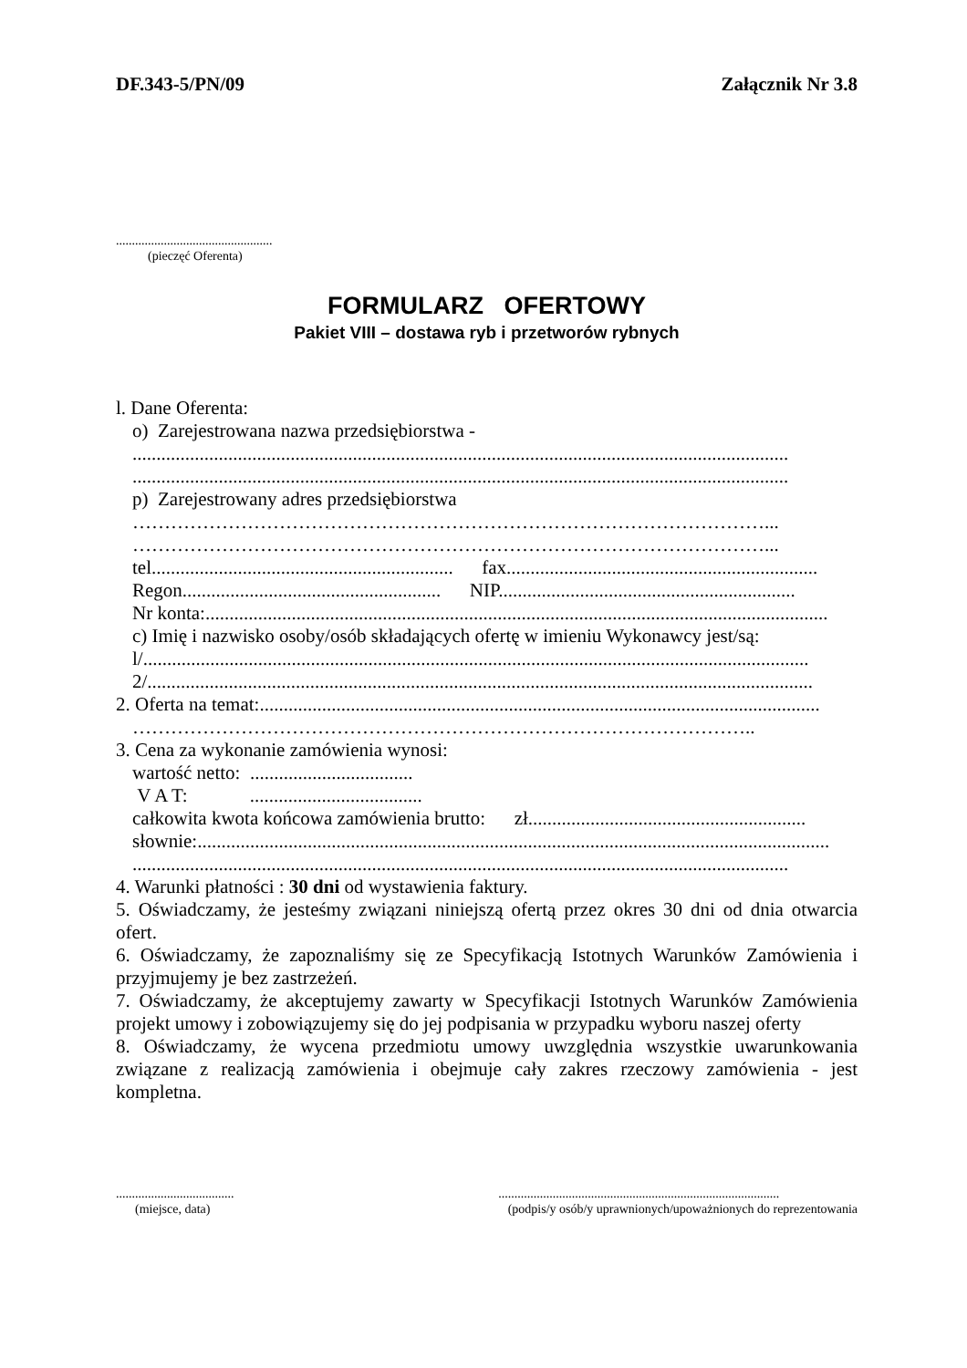DF.343-5/PN/09 Załącznik Nr 3.8
.................................................
(pieczęć Oferenta)
FORMULARZ OFERTOWY
Pakiet VIII – dostawa ryb i przetworów rybnych
l. Dane Oferenta:
o) Zarejestrowana nazwa przedsiębiorstwa -
.........................................................................................................................................
.........................................................................................................................................
p) Zarejestrowany adres przedsiębiorstwa
………………………………………………………………………………………...
………………………………………………………………………………………...
tel............................................................... fax.................................................................
Regon...................................................... NIP..............................................................
Nr konta:..................................................................................................................................
c) Imię i nazwisko osoby/osób składających ofertę w imieniu Wykonawcy jest/są:
l/...........................................................................................................................................
2/...........................................................................................................................................
2. Oferta na temat:.....................................................................................................................
……………………………………………………………………………………..
3. Cena za wykonanie zamówienia wynosi:
wartość netto: ..................................
V A T: ....................................
całkowita kwota końcowa zamówienia brutto: zł..........................................................
słownie:....................................................................................................................................
.........................................................................................................................................
4. Warunki płatności : 30 dni od wystawienia faktury.
5. Oświadczamy, że jesteśmy związani niniejszą ofertą przez okres 30 dni od dnia otwarcia ofert.
6. Oświadczamy, że zapoznaliśmy się ze Specyfikacją Istotnych Warunków Zamówienia i przyjmujemy je bez zastrzeżeń.
7. Oświadczamy, że akceptujemy zawarty w Specyfikacji Istotnych Warunków Zamówienia projekt umowy i zobowiązujemy się do jej podpisania w przypadku wyboru naszej oferty
8. Oświadczamy, że wycena przedmiotu umowy uwzględnia wszystkie uwarunkowania związane z realizacją zamówienia i obejmuje cały zakres rzeczowy zamówienia - jest kompletna.
.....................................
(miejsce, data)
........................................................................................
(podpis/y osób/y uprawnionych/upoważnionych do reprezentowania